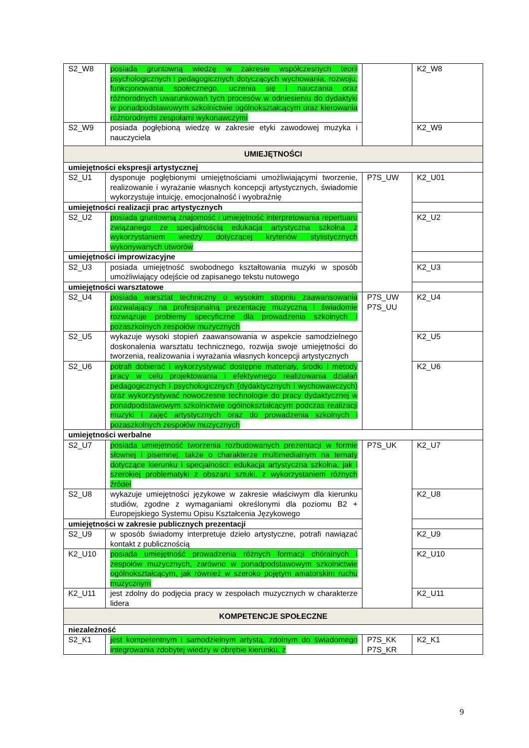| S2_W8 | posiada gruntowną wiedzę w zakresie współczesnych teorii psychologicznych i pedagogicznych dotyczących wychowania, rozwoju, funkcjonowania społecznego, uczenia się i nauczania oraz różnorodnych uwarunkowań tych procesów w odniesieniu do dydaktyki w ponadpodstawowym szkolnictwie ogólnokształcącym oraz kierowania różnorodnymi zespołami wykonawczymi | | K2_W8 |
| S2_W9 | posiada pogłębioną wiedzę w zakresie etyki zawodowej muzyka i nauczyciela | | K2_W9 |
| UMIEJĘTNOŚCI | | | |
| umiejętności ekspresji artystycznej | | | |
| S2_U1 | dysponuje pogłębionymi umiejętnościami umożliwiającymi tworzenie, realizowanie i wyrażanie własnych koncepcji artystycznych, świadomie wykorzystuje intuicję, emocjonalność i wyobraźnię | P7S_UW | K2_U01 |
| umiejętności realizacji prac artystycznych | | | |
| S2_U2 | posiada gruntowną znajomość i umiejętność interpretowania repertuaru związanego ze specjalnością edukacja artystyczna szkolna z wykorzystaniem wiedzy dotyczącej kryteriów stylistycznych wykonywanych utworów | | K2_U2 |
| umiejętności improwizacyjne | | | |
| S2_U3 | posiada umiejętność swobodnego kształtowania muzyki w sposób umożliwiający odejście od zapisanego tekstu nutowego | | K2_U3 |
| umiejętności warsztatowe | | | |
| S2_U4 | posiada warsztat techniczny o wysokim stopniu zaawansowania pozwalający na profesjonalną prezentację muzyczną i świadomie rozwiązuje problemy specyficzne dla prowadzenia szkolnych i pozaszkolnych zespołów muzycznych | P7S_UW P7S_UU | K2_U4 |
| S2_U5 | wykazuje wysoki stopień zaawansowania w aspekcie samodzielnego doskonalenia warsztatu technicznego, rozwija swoje umiejętności do tworzenia, realizowania i wyrażania własnych koncepcji artystycznych | | K2_U5 |
| S2_U6 | potrafi dobierać i wykorzystywać dostępne materiały, środki i metody pracy w celu projektowania i efektywnego realizowania działań pedagogicznych i psychologicznych (dydaktycznych i wychowawczych) oraz wykorzystywać nowoczesne technologie do pracy dydaktycznej w ponadpodstawowym szkolnictwie ogólnokształcącym podczas realizacji muzyki i zajęć artystycznych oraz do prowadzenia szkolnych i pozaszkolnych zespołów muzycznych | | K2_U6 |
| umiejętności werbalne | | | |
| S2_U7 | posiada umiejętność tworzenia rozbudowanych prezentacji w formie słownej i pisemnej, także o charakterze multimedialnym na tematy dotyczące kierunku i specjalności: edukacja artystyczna szkolna, jak i szerokiej problematyki z obszaru sztuki, z wykorzystaniem różnych źródeł | P7S_UK | K2_U7 |
| S2_U8 | wykazuje umiejętności językowe w zakresie właściwym dla kierunku studiów, zgodne z wymaganiami określonymi dla poziomu B2 + Europejskiego Systemu Opisu Kształcenia Językowego | | K2_U8 |
| umiejętności w zakresie publicznych prezentacji | | | |
| S2_U9 | w sposób świadomy interpretuje dzieło artystyczne, potrafi nawiązać kontakt z publicznością | | K2_U9 |
| K2_U10 | posiada umiejętność prowadzenia różnych formacji chóralnych i zespołów muzycznych, zarówno w ponadpodstawowym szkolnictwie ogólnokształcącym, jak również w szeroko pojętym amatorskim ruchu muzycznym | | K2_U10 |
| K2_U11 | jest zdolny do podjęcia pracy w zespołach muzycznych w charakterze lidera | | K2_U11 |
| KOMPETENCJE SPOŁECZNE | | | |
| niezależność | | | |
| S2_K1 | jest kompetentnym i samodzielnym artystą, zdolnym do świadomego integrowania zdobytej wiedzy w obrębie kierunku, z | P7S_KK P7S_KR | K2_K1 |
9